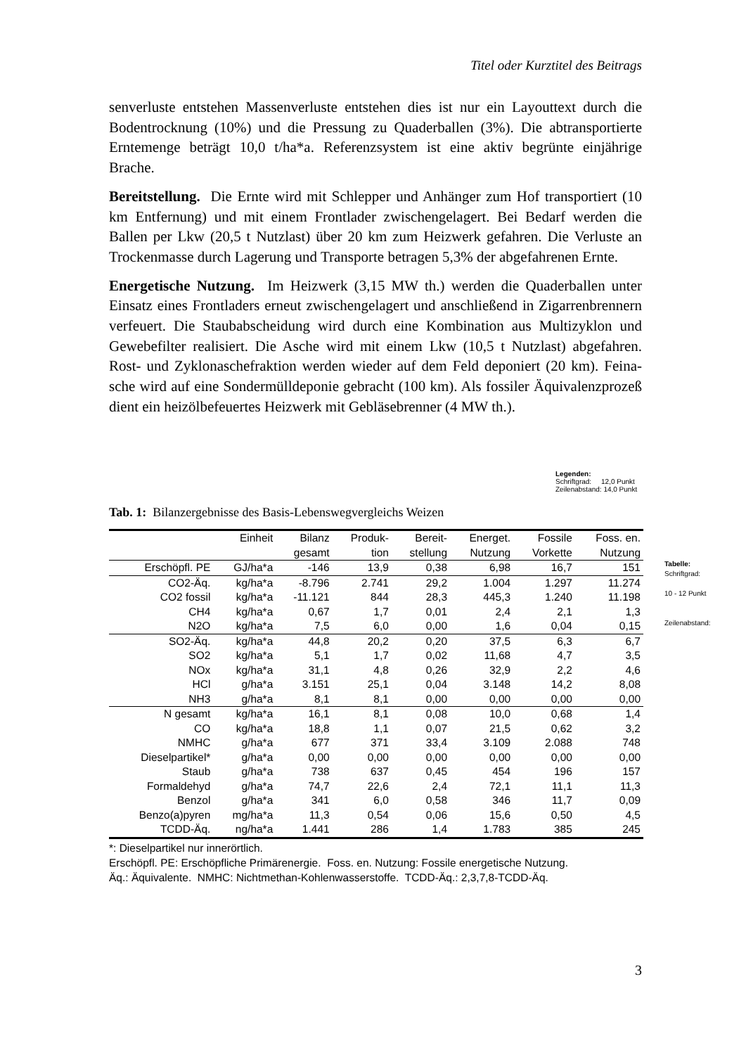Titel oder Kurztitel des Beitrags
senverluste entstehen Massenverluste entstehen dies ist nur ein Layouttext durch die Bodentrocknung (10%) und die Pressung zu Quaderballen (3%). Die abtransportierte Erntemenge beträgt 10,0 t/ha*a. Referenzsystem ist eine aktiv begrünte einjährige Brache.
Bereitstellung. Die Ernte wird mit Schlepper und Anhänger zum Hof transportiert (10 km Entfernung) und mit einem Frontlader zwischengela­gert. Bei Bedarf werden die Ballen per Lkw (20,5 t Nutzlast) über 20 km zum Heizwerk gefahren. Die Verluste an Trockenmasse durch Lagerung und Transporte betragen 5,3% der abgefahrenen Ernte.
Energetische Nutzung. Im Heizwerk (3,15 MW th.) werden die Quader­ballen unter Einsatz eines Frontladers erneut zwischengelagert und an­schließend in Zigarrenbrennern verfeuert. Die Staubabscheidung wird durch eine Kombination aus Multizyklon und Gewebefilter realisiert. Die Asche wird mit einem Lkw (10,5 t Nutzlast) abgefahren. Rost- und Zyk­lonaschefraktion werden wieder auf dem Feld deponiert (20 km). Feina­sche wird auf eine Sondermülldeponie gebracht (100 km). Als fossiler Äquivalenzprozeß dient ein heizölbefeuertes Heizwerk mit Gebläsebrenner (4 MW th.).
Legenden:
Schriftgrad: 12,0 Punkt
Zeilenabstand: 14,0 Punkt
Tab. 1: Bilanzergebnisse des Basis-Lebenswegvergleichs Weizen
Tabelle:
Schriftgrad:
10 - 12 Punkt
Zeilenabstand:
| | Einheit | Bilanz | Produk- | Bereit- | Energet. | Fossile | Foss. en. |
| --- | --- | --- | --- | --- | --- | --- | --- |
| | | gesamt | tion | stellung | Nutzung | Vorkette | Nutzung |
| Erschöpfl. PE | GJ/ha*a | -146 | 13,9 | 0,38 | 6,98 | 16,7 | 151 |
| CO2-Äq. | kg/ha*a | -8.796 | 2.741 | 29,2 | 1.004 | 1.297 | 11.274 |
| CO2 fossil | kg/ha*a | -11.121 | 844 | 28,3 | 445,3 | 1.240 | 11.198 |
| CH4 | kg/ha*a | 0,67 | 1,7 | 0,01 | 2,4 | 2,1 | 1,3 |
| N2O | kg/ha*a | 7,5 | 6,0 | 0,00 | 1,6 | 0,04 | 0,15 |
| SO2-Äq. | kg/ha*a | 44,8 | 20,2 | 0,20 | 37,5 | 6,3 | 6,7 |
| SO2 | kg/ha*a | 5,1 | 1,7 | 0,02 | 11,68 | 4,7 | 3,5 |
| NOx | kg/ha*a | 31,1 | 4,8 | 0,26 | 32,9 | 2,2 | 4,6 |
| HCl | g/ha*a | 3.151 | 25,1 | 0,04 | 3.148 | 14,2 | 8,08 |
| NH3 | g/ha*a | 8,1 | 8,1 | 0,00 | 0,00 | 0,00 | 0,00 |
| N gesamt | kg/ha*a | 16,1 | 8,1 | 0,08 | 10,0 | 0,68 | 1,4 |
| CO | kg/ha*a | 18,8 | 1,1 | 0,07 | 21,5 | 0,62 | 3,2 |
| NMHC | g/ha*a | 677 | 371 | 33,4 | 3.109 | 2.088 | 748 |
| Dieselpartikel* | g/ha*a | 0,00 | 0,00 | 0,00 | 0,00 | 0,00 | 0,00 |
| Staub | g/ha*a | 738 | 637 | 0,45 | 454 | 196 | 157 |
| Formaldehyd | g/ha*a | 74,7 | 22,6 | 2,4 | 72,1 | 11,1 | 11,3 |
| Benzol | g/ha*a | 341 | 6,0 | 0,58 | 346 | 11,7 | 0,09 |
| Benzo(a)pyren | mg/ha*a | 11,3 | 0,54 | 0,06 | 15,6 | 0,50 | 4,5 |
| TCDD-Äq. | ng/ha*a | 1.441 | 286 | 1,4 | 1.783 | 385 | 245 |
*: Dieselpartikel nur innerörtlich.
Erschöpfl. PE: Erschöpfliche Primärenergie. Foss. en. Nutzung: Fossile energetische Nutzung.
Äq.: Äquivalente. NMHC: Nichtmethan-Kohlenwasserstoffe. TCDD-Äq.: 2,3,7,8-TCDD-Äq.
3